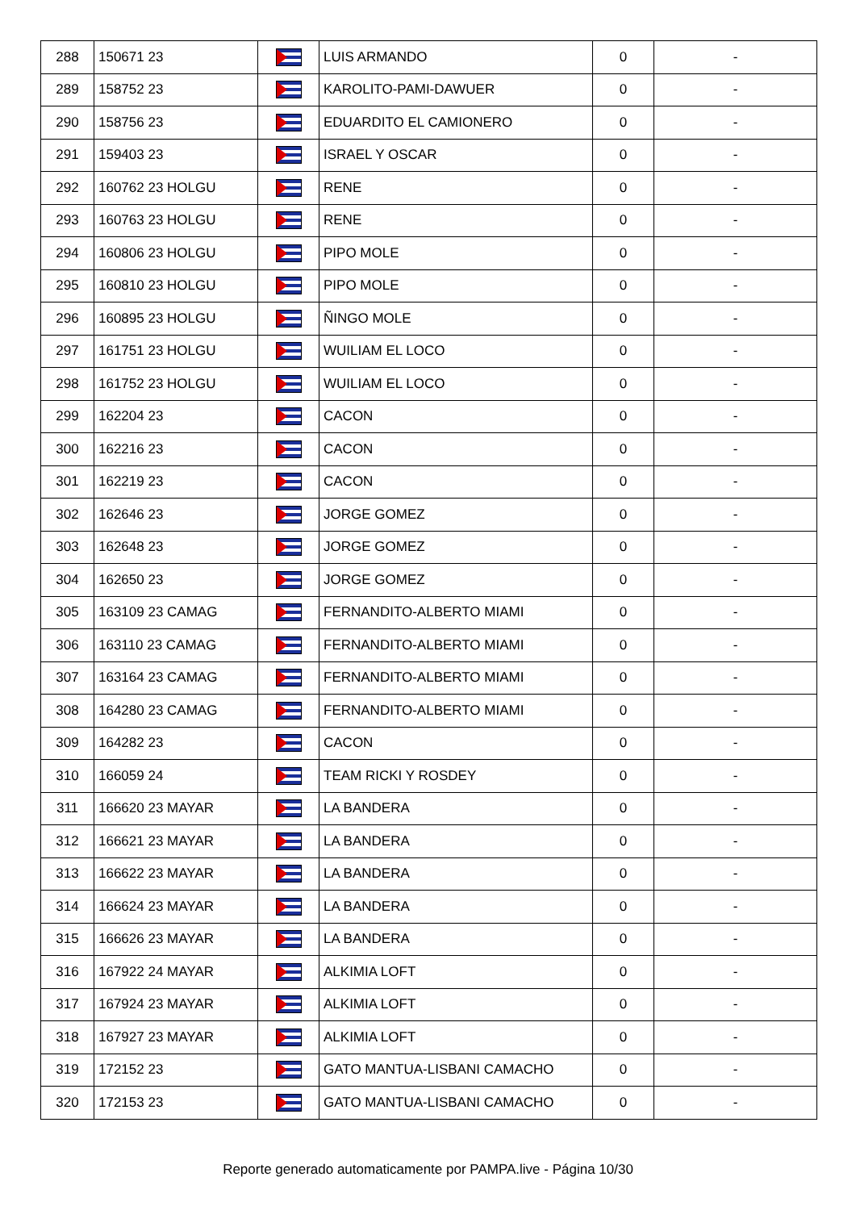| 288 | 150671 23 | | LUIS ARMANDO | 0 | - |
| 289 | 158752 23 | | KAROLITO-PAMI-DAWUER | 0 | - |
| 290 | 158756 23 | | EDUARDITO EL CAMIONERO | 0 | - |
| 291 | 159403 23 | | ISRAEL Y OSCAR | 0 | - |
| 292 | 160762 23 HOLGU | | RENE | 0 | - |
| 293 | 160763 23 HOLGU | | RENE | 0 | - |
| 294 | 160806 23 HOLGU | | PIPO MOLE | 0 | - |
| 295 | 160810 23 HOLGU | | PIPO MOLE | 0 | - |
| 296 | 160895 23 HOLGU | | ÑINGO MOLE | 0 | - |
| 297 | 161751 23 HOLGU | | WUILIAM EL LOCO | 0 | - |
| 298 | 161752 23 HOLGU | | WUILIAM EL LOCO | 0 | - |
| 299 | 162204 23 | | CACON | 0 | - |
| 300 | 162216 23 | | CACON | 0 | - |
| 301 | 162219 23 | | CACON | 0 | - |
| 302 | 162646 23 | | JORGE GOMEZ | 0 | - |
| 303 | 162648 23 | | JORGE GOMEZ | 0 | - |
| 304 | 162650 23 | | JORGE GOMEZ | 0 | - |
| 305 | 163109 23 CAMAG | | FERNANDITO-ALBERTO MIAMI | 0 | - |
| 306 | 163110 23 CAMAG | | FERNANDITO-ALBERTO MIAMI | 0 | - |
| 307 | 163164 23 CAMAG | | FERNANDITO-ALBERTO MIAMI | 0 | - |
| 308 | 164280 23 CAMAG | | FERNANDITO-ALBERTO MIAMI | 0 | - |
| 309 | 164282 23 | | CACON | 0 | - |
| 310 | 166059 24 | | TEAM RICKI Y ROSDEY | 0 | - |
| 311 | 166620 23 MAYAR | | LA BANDERA | 0 | - |
| 312 | 166621 23 MAYAR | | LA BANDERA | 0 | - |
| 313 | 166622 23 MAYAR | | LA BANDERA | 0 | - |
| 314 | 166624 23 MAYAR | | LA BANDERA | 0 | - |
| 315 | 166626 23 MAYAR | | LA BANDERA | 0 | - |
| 316 | 167922 24 MAYAR | | ALKIMIA LOFT | 0 | - |
| 317 | 167924 23 MAYAR | | ALKIMIA LOFT | 0 | - |
| 318 | 167927 23 MAYAR | | ALKIMIA LOFT | 0 | - |
| 319 | 172152 23 | | GATO MANTUA-LISBANI CAMACHO | 0 | - |
| 320 | 172153 23 | | GATO MANTUA-LISBANI CAMACHO | 0 | - |
Reporte generado automaticamente por PAMPA.live - Página 10/30